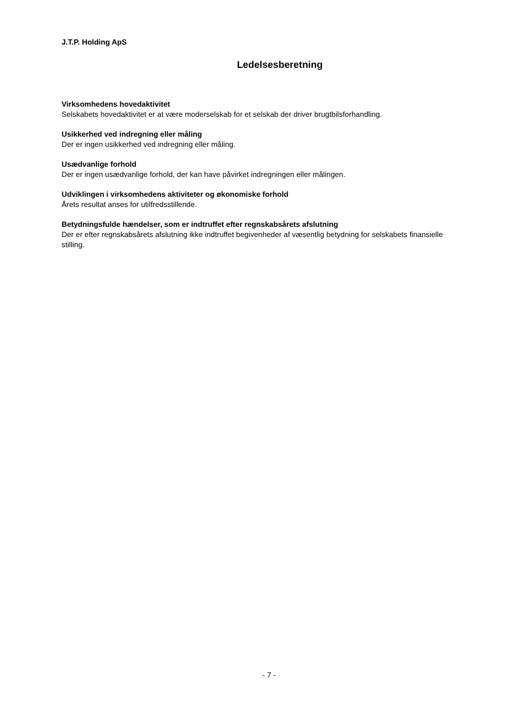J.T.P. Holding ApS
Ledelsesberetning
Virksomhedens hovedaktivitet
Selskabets hovedaktivitet er at være moderselskab for et selskab der driver brugtbilsforhandling.
Usikkerhed ved indregning eller måling
Der er ingen usikkerhed ved indregning eller måling.
Usædvanlige forhold
Der er ingen usædvanlige forhold, der kan have påvirket indregningen eller målingen.
Udviklingen i virksomhedens aktiviteter og økonomiske forhold
Årets resultat anses for utilfredsstillende.
Betydningsfulde hændelser, som er indtruffet efter regnskabsårets afslutning
Der er efter regnskabsårets afslutning ikke indtruffet begivenheder af væsentlig betydning for selskabets finansielle stilling.
- 7 -